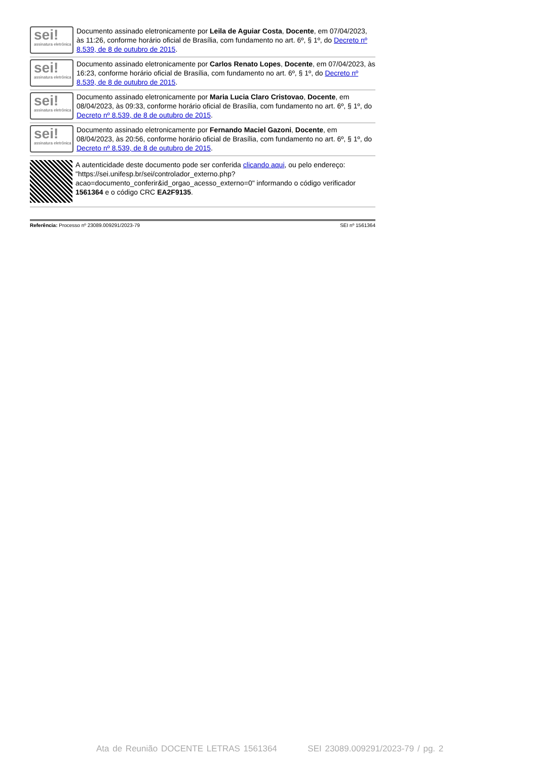sei!
assinatura eletrônica
Documento assinado eletronicamente por Leila de Aguiar Costa, Docente, em 07/04/2023, às 11:26, conforme horário oficial de Brasília, com fundamento no art. 6º, § 1º, do Decreto nº 8.539, de 8 de outubro de 2015.
sei!
assinatura eletrônica
Documento assinado eletronicamente por Carlos Renato Lopes, Docente, em 07/04/2023, às 16:23, conforme horário oficial de Brasília, com fundamento no art. 6º, § 1º, do Decreto nº 8.539, de 8 de outubro de 2015.
sei!
assinatura eletrônica
Documento assinado eletronicamente por Maria Lucia Claro Cristovao, Docente, em 08/04/2023, às 09:33, conforme horário oficial de Brasília, com fundamento no art. 6º, § 1º, do Decreto nº 8.539, de 8 de outubro de 2015.
sei!
assinatura eletrônica
Documento assinado eletronicamente por Fernando Maciel Gazoni, Docente, em 08/04/2023, às 20:56, conforme horário oficial de Brasília, com fundamento no art. 6º, § 1º, do Decreto nº 8.539, de 8 de outubro de 2015.
A autenticidade deste documento pode ser conferida clicando aqui, ou pelo endereço: "https://sei.unifesp.br/sei/controlador_externo.php?acao=documento_conferir&id_orgao_acesso_externo=0" informando o código verificador 1561364 e o código CRC EA2F9135.
Referência: Processo nº 23089.009291/2023-79 SEI nº 1561364
Ata de Reunião DOCENTE LETRAS 1561364 SEI 23089.009291/2023-79 / pg. 2